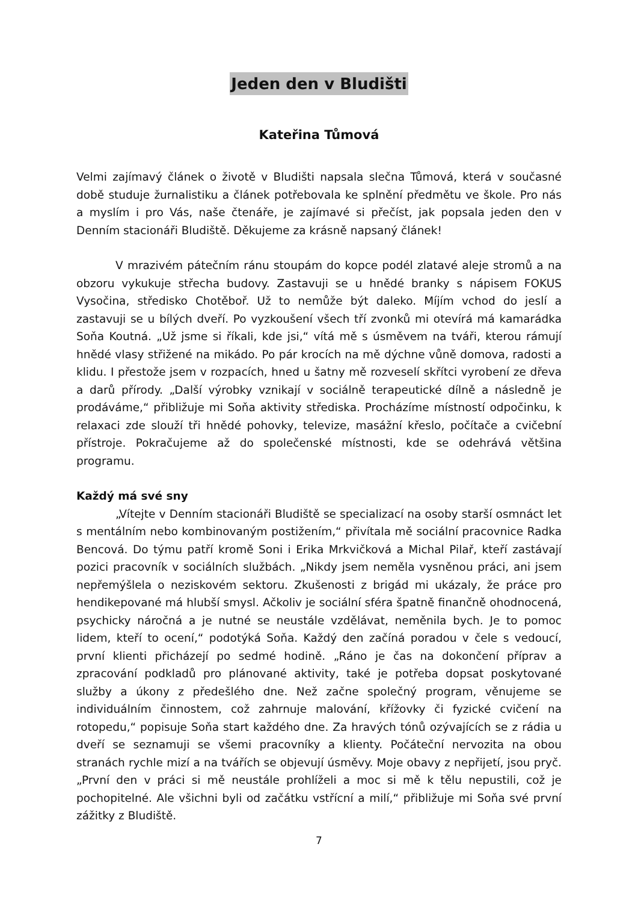Jeden den v Bludišti
Kateřina Tůmová
Velmi zajímavý článek o životě v Bludišti napsala slečna Tůmová, která v současné době studuje žurnalistiku a článek potřebovala ke splnění předmětu ve škole. Pro nás a myslím i pro Vás, naše čtenáře, je zajímavé si přečíst, jak popsala jeden den v Denním stacionáři Bludiště. Děkujeme za krásně napsaný článek!
V mrazivém pátečním ránu stoupám do kopce podél zlatavé aleje stromů a na obzoru vykukuje střecha budovy. Zastavuji se u hnědé branky s nápisem FOKUS Vysočina, středisko Chotěboř. Už to nemůže být daleko. Míjím vchod do jeslí a zastavuji se u bílých dveří. Po vyzkoušení všech tří zvonků mi otevírá má kamarádka Soňa Koutná. „Už jsme si říkali, kde jsi,“ vítá mě s úsměvem na tváři, kterou rámují hnědé vlasy střižené na mikádo. Po pár krocích na mě dýchne vůně domova, radosti a klidu. I přestože jsem v rozpacích, hned u šatny mě rozveselí skřítci vyrobení ze dřeva a darů přírody. „Další výrobky vznikají v sociálně terapeutické dílně a následně je prodáváme,“ přibližuje mi Soňa aktivity střediska. Procházíme místností odpočinku, k relaxaci zde slouží tři hnědé pohovky, televize, masážní křeslo, počítače a cvičební přístroje. Pokračujeme až do společenské místnosti, kde se odehrává většina programu.
Každý má své sny
„Vítejte v Denním stacionáři Bludiště se specializací na osoby starší osmnáct let s mentálním nebo kombinovaným postižením,“ přivítala mě sociální pracovnice Radka Bencová. Do týmu patří kromě Soni i Erika Mrkvičková a Michal Pilař, kteří zastávají pozici pracovník v sociálních službách. „Nikdy jsem neměla vysněnou práci, ani jsem nepřemýšlela o neziskovém sektoru. Zkušenosti z brigád mi ukázaly, že práce pro hendikepované má hlubší smysl. Ačkoliv je sociální sféra špatně finančně ohodnocená, psychicky náročná a je nutné se neustále vzdělávat, neměnila bych. Je to pomoc lidem, kteří to ocení,“ podotýká Soňa. Každý den začíná poradou v čele s vedoucí, první klienti přicházejí po sedmé hodině. „Ráno je čas na dokončení příprav a zpracování podkladů pro plánované aktivity, také je potřeba dopsat poskytované služby a úkony z předešlého dne. Než začne společný program, věnujeme se individuálním činnostem, což zahrnuje malování, křížovky či fyzické cvičení na rotopedu,“ popisuje Soňa start každého dne. Za hravých tónů ozývajících se z rádia u dveří se seznamuji se všemi pracovníky a klienty. Počáteční nervozita na obou stranách rychle mizí a na tvářích se objevují úsměvy. Moje obavy z nepřijetí, jsou pryč. „První den v práci si mě neustále prohlíželi a moc si mě k tělu nepustili, což je pochopitelné. Ale všichni byli od začátku vstřícní a milí,“ přibližuje mi Soňa své první zážitky z Bludiště.
7